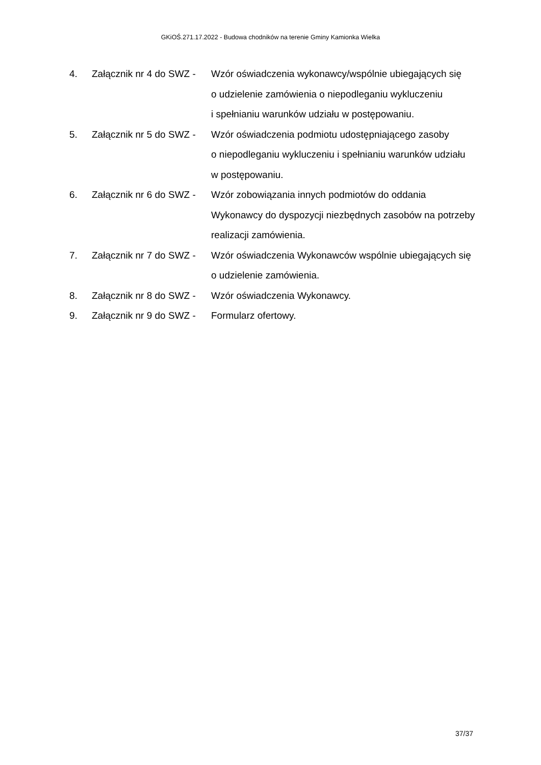GKiOŚ.271.17.2022 - Budowa chodników na terenie Gminy Kamionka Wielka
4. Załącznik nr 4 do SWZ -
Wzór oświadczenia wykonawcy/wspólnie ubiegających się
o udzielenie zamówienia o niepodleganiu wykluczeniu
i spełnianiu warunków udziału w postępowaniu.
5. Załącznik nr 5 do SWZ -
Wzór oświadczenia podmiotu udostępniającego zasoby
o niepodleganiu wykluczeniu i spełnianiu warunków udziału
w postępowaniu.
6. Załącznik nr 6 do SWZ -
Wzór zobowiązania innych podmiotów do oddania
Wykonawcy do dyspozycji niezbędnych zasobów na potrzeby
realizacji zamówienia.
7. Załącznik nr 7 do SWZ -
Wzór oświadczenia Wykonawców wspólnie ubiegających się
o udzielenie zamówienia.
8. Załącznik nr 8 do SWZ -
Wzór oświadczenia Wykonawcy.
9. Załącznik nr 9 do SWZ -
Formularz ofertowy.
37/37